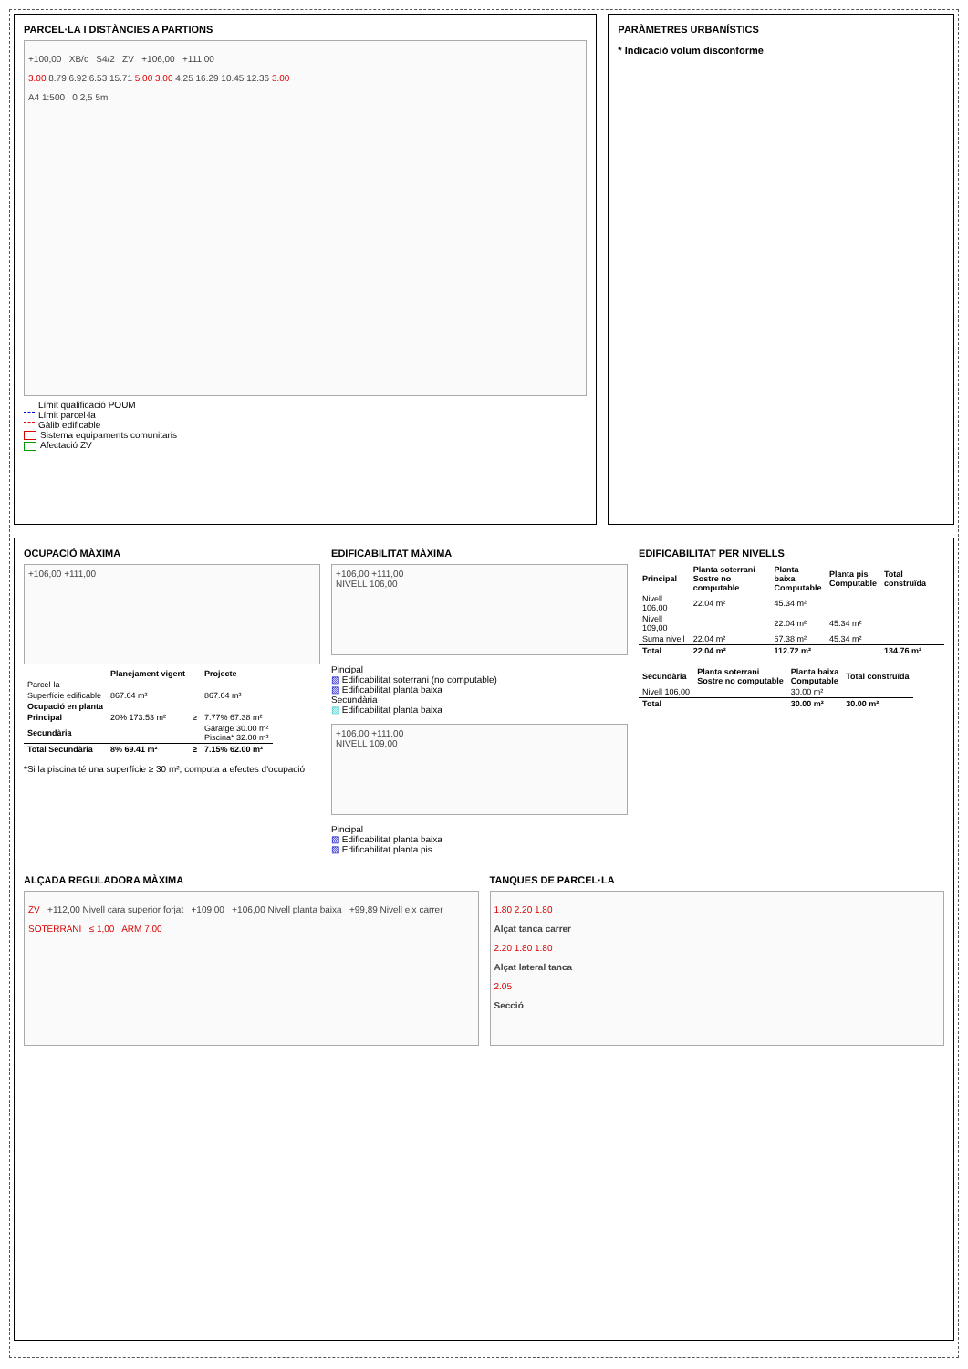PARCEL·LA I DISTÀNCIES A PARTIONS
+100,00 XB/c S4/2 ZV +106,00 +111,00
3.00 8.79 6.92 6.53 15.71 5.00 3.00 4.25 16.29 10.45 12.36 3.00
A4 1:500 0 2,5 5m
Límit qualificació POUM
Límit parcel·la
Gàlib edificable
Sistema equipaments comunitaris
Afectació ZV
PARÀMETRES URBANÍSTICS
* Indicació volum disconforme
OCUPACIÓ MÀXIMA
+106,00 +111,00
| | Planejament vigent | | Projecte |
| --- | --- | --- | --- |
| Parcel·la | | | |
| Superfície edificable | 867.64 m² | | 867.64 m² |
| Ocupació en planta | | | |
| Principal | 20% 173.53 m² | ≥ | 7.77% 67.38 m² |
| Secundària | | | Garatge 30.00 m² Piscina* 32.00 m² |
| Total Secundària | 8% 69.41 m² | ≥ | 7.15% 62.00 m² |
*Si la piscina té una superfície ≥ 30 m², computa a efectes d'ocupació
EDIFICABILITAT MÀXIMA
+106,00 +111,00
NIVELL 106,00
Pincipal
▨ Edificabilitat soterrani (no computable)
▨ Edificabilitat planta baixa
Secundària
▨ Edificabilitat planta baixa
+106,00 +111,00
NIVELL 109,00
Pincipal
▨ Edificabilitat planta baixa
▨ Edificabilitat planta pis
EDIFICABILITAT PER NIVELLS
| Principal | Planta soterrani Sostre no computable | Planta baixa Computable | Planta pis Computable | Total construïda |
| --- | --- | --- | --- | --- |
| Nivell 106,00 | 22.04 m² | 45.34 m² | | |
| Nivell 109,00 | | 22.04 m² | 45.34 m² | |
| Suma nivell | 22.04 m² | 67.38 m² | 45.34 m² | |
| Total | 22.04 m² | 112.72 m² | | 134.76 m² |
| Secundària | Planta soterrani Sostre no computable | Planta baixa Computable | Total construïda |
| --- | --- | --- | --- |
| Nivell 106,00 | | 30.00 m² | |
| Total | | 30.00 m² | 30.00 m² |
ALÇADA REGULADORA MÀXIMA
ZV +112,00 Nivell cara superior forjat +109,00 +106,00 Nivell planta baixa +99,89 Nivell eix carrer
SOTERRANI ≤ 1,00 ARM 7,00
TANQUES DE PARCEL·LA
1.80 2.20 1.80
Alçat tanca carrer
2.20 1.80 1.80
Alçat lateral tanca
2.05
Secció